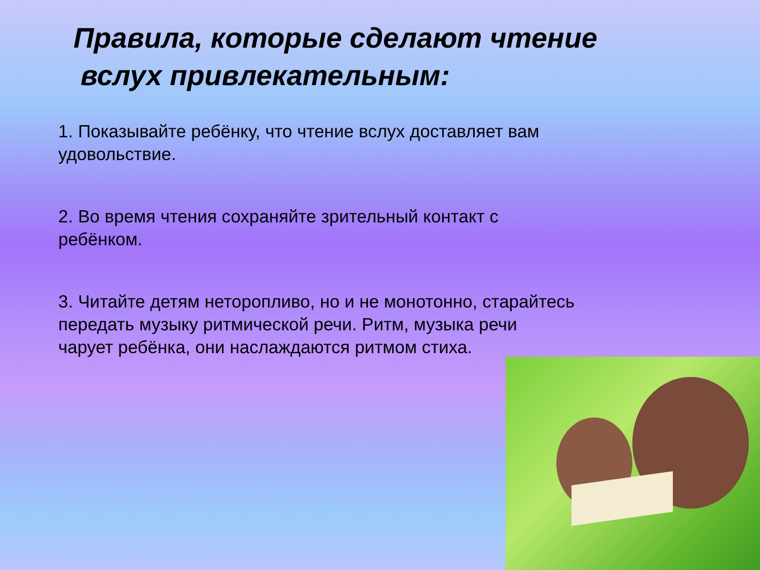Правила, которые сделают чтение
вслух привлекательным:
1. Показывайте ребёнку, что чтение вслух доставляет вам удовольствие.
2. Во время чтения сохраняйте зрительный контакт с ребёнком.
3. Читайте детям неторопливо, но и не монотонно, старайтесь передать музыку ритмической речи. Ритм, музыка речи чарует ребёнка, они наслаждаются ритмом стиха.